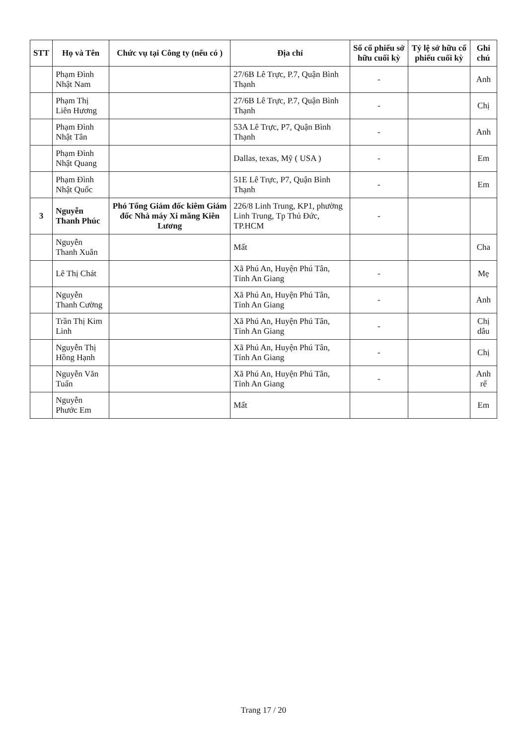| STT | Họ và Tên | Chức vụ tại Công ty (nếu có ) | Địa chỉ | Số cổ phiếu sở hữu cuối kỳ | Tỷ lệ sở hữu cổ phiếu cuối kỳ | Ghi chú |
| --- | --- | --- | --- | --- | --- | --- |
| | Phạm Đình Nhật Nam | | 27/6B Lê Trực, P.7, Quận Bình Thạnh | - | | Anh |
| | Phạm Thị Liên Hương | | 27/6B Lê Trực, P.7, Quận Bình Thạnh | - | | Chị |
| | Phạm Đình Nhật Tân | | 53A Lê Trực, P7, Quận Bình Thạnh | - | | Anh |
| | Phạm Đình Nhật Quang | | Dallas, texas, Mỹ ( USA ) | - | | Em |
| | Phạm Đình Nhật Quốc | | 51E Lê Trực, P7, Quận Bình Thạnh | - | | Em |
| 3 | Nguyễn Thanh Phúc | Phó Tổng Giám đốc kiêm Giám đốc Nhà máy Xi măng Kiên Lương | 226/8 Linh Trung, KP1, phường Linh Trung, Tp Thủ Đức, TP.HCM | - | | |
| | Nguyễn Thanh Xuân | | Mất | | | Cha |
| | Lê Thị Chát | | Xã Phú An, Huyện Phú Tân, Tỉnh An Giang | - | | Mẹ |
| | Nguyễn Thanh Cường | | Xã Phú An, Huyện Phú Tân, Tỉnh An Giang | - | | Anh |
| | Trần Thị Kim Linh | | Xã Phú An, Huyện Phú Tân, Tỉnh An Giang | - | | Chị dâu |
| | Nguyễn Thị Hồng Hạnh | | Xã Phú An, Huyện Phú Tân, Tỉnh An Giang | - | | Chị |
| | Nguyễn Văn Tuấn | | Xã Phú An, Huyện Phú Tân, Tỉnh An Giang | - | | Anh rể |
| | Nguyễn Phước Em | | Mất | | | Em |
Trang 17 / 20